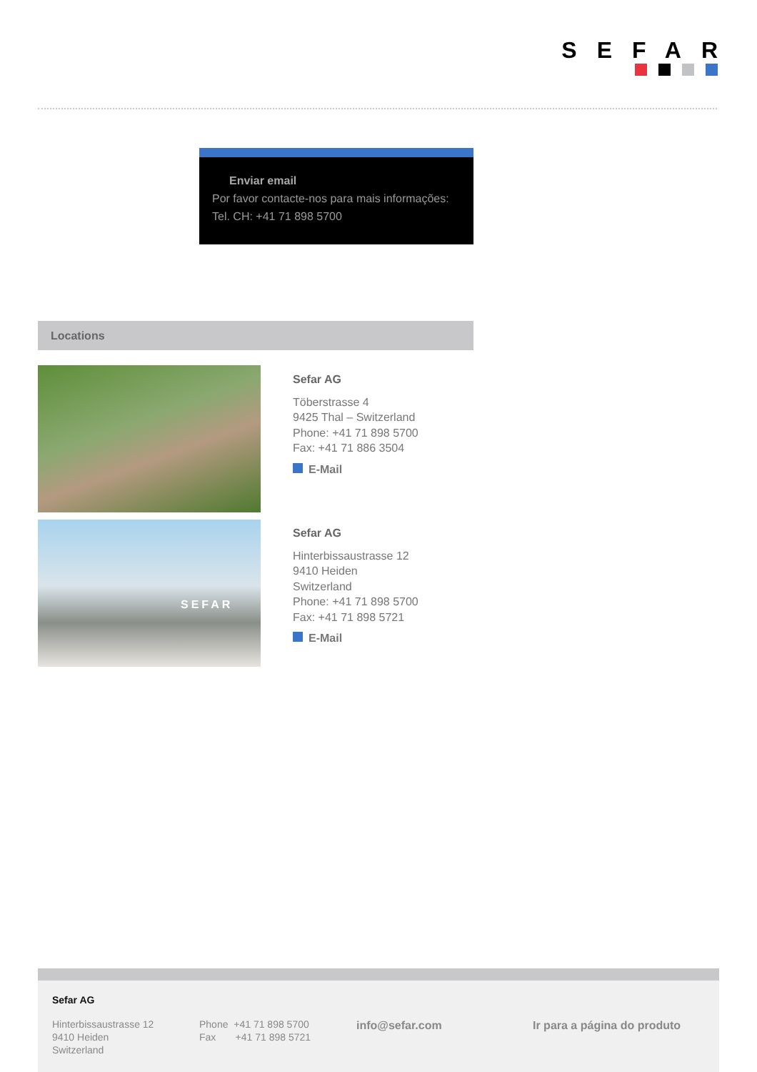SEFAR
Enviar email
Por favor contacte-nos para mais informações:
Tel. CH: +41 71 898 5700
Locations
Sefar AG
Töberstrasse 4
9425 Thal – Switzerland
Phone: +41 71 898 5700
Fax: +41 71 886 3504
E-Mail
SEFAR
Sefar AG
Hinterbissaustrasse 12
9410 Heiden
Switzerland
Phone: +41 71 898 5700
Fax: +41 71 898 5721
E-Mail
Sefar AG
Hinterbissaustrasse 12
9410 Heiden
Switzerland
Phone +41 71 898 5700
Fax +41 71 898 5721
info@sefar.com Ir para a página do produto